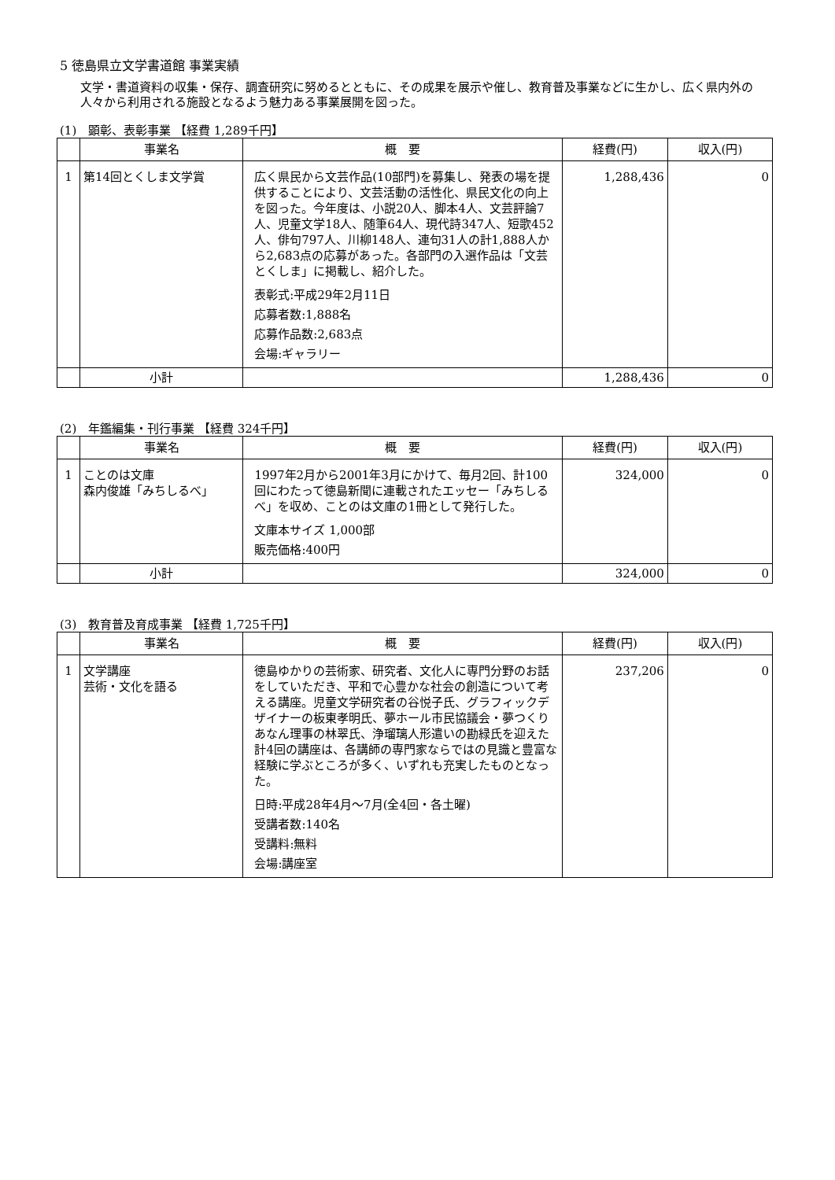5 徳島県立文学書道館 事業実績
文学・書道資料の収集・保存、調査研究に努めるとともに、その成果を展示や催し、教育普及事業などに生かし、広く県内外の人々から利用される施設となるよう魅力ある事業展開を図った。
(1)　顕彰、表彰事業 【経費 1,289千円】
| | 事業名 | 概 要 | 経費(円) | 収入(円) |
| --- | --- | --- | --- | --- |
| 1 | 第14回とくしま文学賞 | 広く県民から文芸作品(10部門)を募集し、発表の場を提供することにより、文芸活動の活性化、県民文化の向上を図った。今年度は、小説20人、脚本4人、文芸評論7人、児童文学18人、随筆64人、現代詩347人、短歌452人、俳句797人、川柳148人、連句31人の計1,888人から2,683点の応募があった。各部門の入選作品は「文芸とくしま」に掲載し、紹介した。 表彰式:平成29年2月11日 応募者数:1,888名 応募作品数:2,683点 会場:ギャラリー | 1,288,436 | 0 |
| | 小計 | | 1,288,436 | 0 |
(2)　年鑑編集・刊行事業 【経費 324千円】
| | 事業名 | 概 要 | 経費(円) | 収入(円) |
| --- | --- | --- | --- | --- |
| 1 | ことのは文庫 森内俊雄「みちしるべ」 | 1997年2月から2001年3月にかけて、毎月2回、計100回にわたって徳島新聞に連載されたエッセー「みちしるべ」を収め、ことのは文庫の1冊として発行した。 文庫本サイズ 1,000部 販売価格:400円 | 324,000 | 0 |
| | 小計 | | 324,000 | 0 |
(3)　教育普及育成事業 【経費 1,725千円】
| | 事業名 | 概 要 | 経費(円) | 収入(円) |
| --- | --- | --- | --- | --- |
| 1 | 文学講座 芸術・文化を語る | 徳島ゆかりの芸術家、研究者、文化人に専門分野のお話をしていただき、平和で心豊かな社会の創造について考える講座。児童文学研究者の谷悦子氏、グラフィックデザイナーの板東孝明氏、夢ホール市民協議会・夢つくりあなん理事の林翠氏、浄瑠璃人形遣いの勘緑氏を迎えた計4回の講座は、各講師の専門家ならではの見識と豊富な経験に学ぶところが多く、いずれも充実したものとなった。 日時:平成28年4月～7月(全4回・各土曜) 受講者数:140名 受講料:無料 会場:講座室 | 237,206 | 0 |